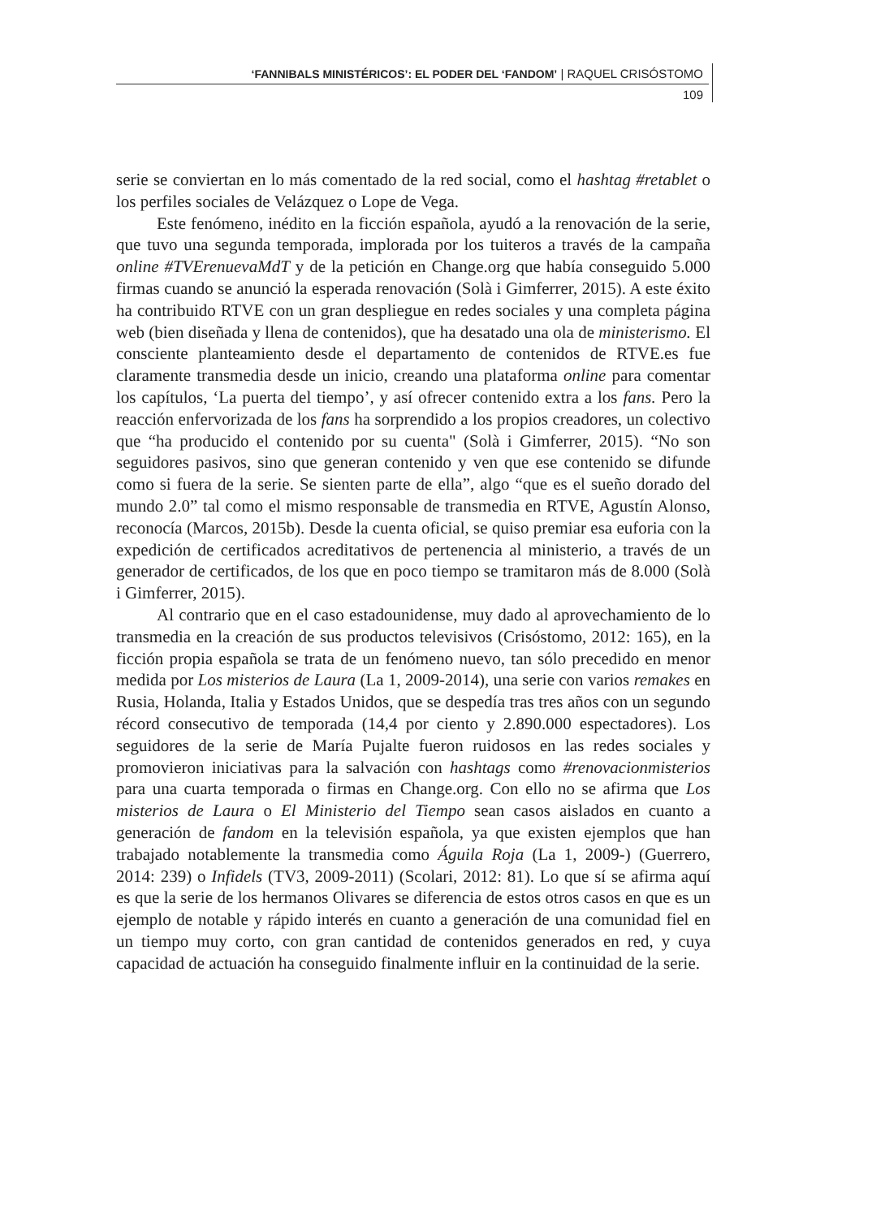‘FANNIBALS MINISTÉRICOS’: EL PODER DEL ‘FANDOM’ | RAQUEL CRISÓSTOMO
109
serie se conviertan en lo más comentado de la red social, como el hashtag #retablet o los perfiles sociales de Velázquez o Lope de Vega.
Este fenómeno, inédito en la ficción española, ayudó a la renovación de la serie, que tuvo una segunda temporada, implorada por los tuiteros a través de la campaña online #TVErenuevaMdT y de la petición en Change.org que había conseguido 5.000 firmas cuando se anunció la esperada renovación (Solà i Gimferrer, 2015). A este éxito ha contribuido RTVE con un gran despliegue en redes sociales y una completa página web (bien diseñada y llena de contenidos), que ha desatado una ola de ministerismo. El consciente planteamiento desde el departamento de contenidos de RTVE.es fue claramente transmedia desde un inicio, creando una plataforma online para comentar los capítulos, ‘La puerta del tiempo’, y así ofrecer contenido extra a los fans. Pero la reacción enfervorizada de los fans ha sorprendido a los propios creadores, un colectivo que “ha producido el contenido por su cuenta" (Solà i Gimferrer, 2015). “No son seguidores pasivos, sino que generan contenido y ven que ese contenido se difunde como si fuera de la serie. Se sienten parte de ella”, algo “que es el sueño dorado del mundo 2.0” tal como el mismo responsable de transmedia en RTVE, Agustín Alonso, reconocía (Marcos, 2015b). Desde la cuenta oficial, se quiso premiar esa euforia con la expedición de certificados acreditativos de pertenencia al ministerio, a través de un generador de certificados, de los que en poco tiempo se tramitaron más de 8.000 (Solà i Gimferrer, 2015).
Al contrario que en el caso estadounidense, muy dado al aprovechamiento de lo transmedia en la creación de sus productos televisivos (Crisóstomo, 2012: 165), en la ficción propia española se trata de un fenómeno nuevo, tan sólo precedido en menor medida por Los misterios de Laura (La 1, 2009-2014), una serie con varios remakes en Rusia, Holanda, Italia y Estados Unidos, que se despedía tras tres años con un segundo récord consecutivo de temporada (14,4 por ciento y 2.890.000 espectadores). Los seguidores de la serie de María Pujalte fueron ruidosos en las redes sociales y promovieron iniciativas para la salvación con hashtags como #renovacionmisterios para una cuarta temporada o firmas en Change.org. Con ello no se afirma que Los misterios de Laura o El Ministerio del Tiempo sean casos aislados en cuanto a generación de fandom en la televisión española, ya que existen ejemplos que han trabajado notablemente la transmedia como Águila Roja (La 1, 2009-) (Guerrero, 2014: 239) o Infidels (TV3, 2009-2011) (Scolari, 2012: 81). Lo que sí se afirma aquí es que la serie de los hermanos Olivares se diferencia de estos otros casos en que es un ejemplo de notable y rápido interés en cuanto a generación de una comunidad fiel en un tiempo muy corto, con gran cantidad de contenidos generados en red, y cuya capacidad de actuación ha conseguido finalmente influir en la continuidad de la serie.